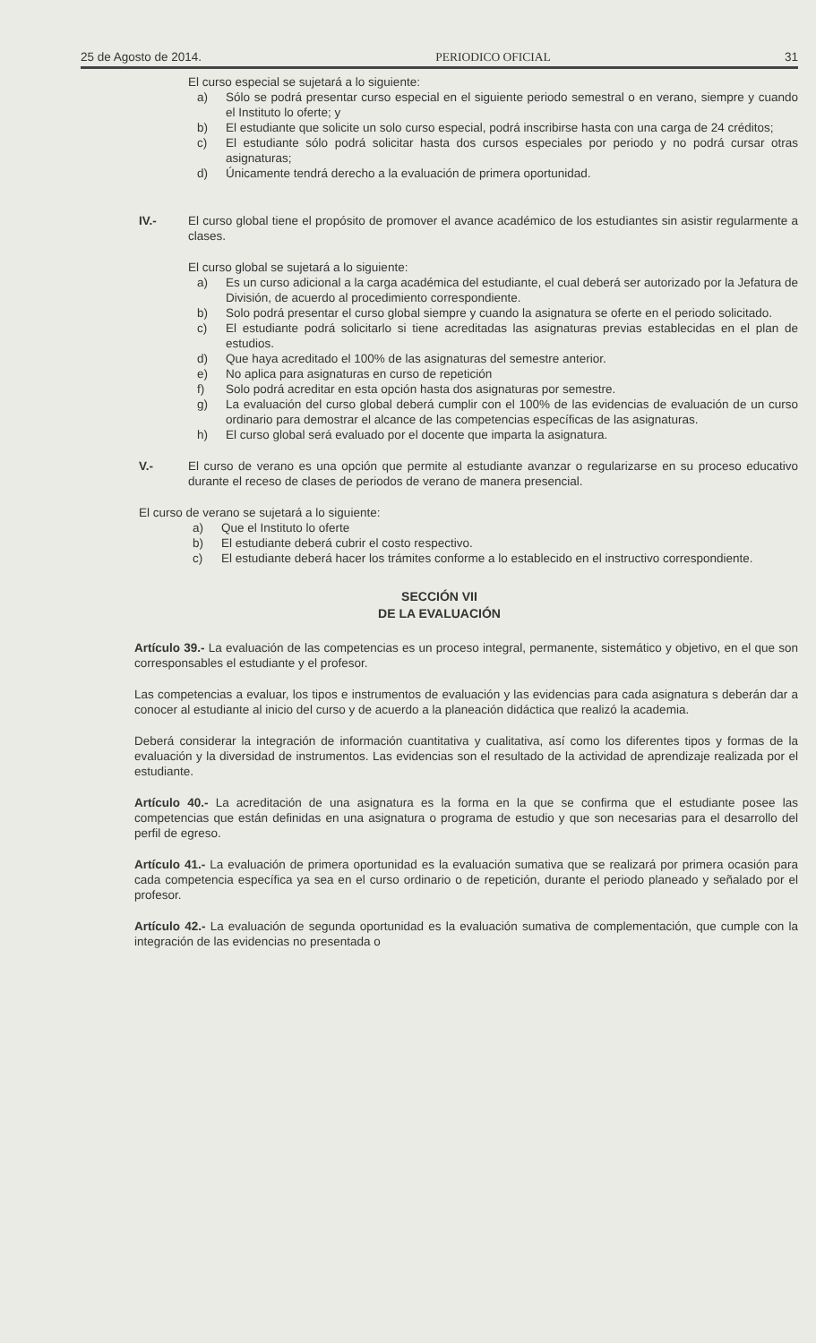25 de Agosto de 2014. PERIODICO OFICIAL 31
El curso especial se sujetará a lo siguiente:
a) Sólo se podrá presentar curso especial en el siguiente periodo semestral o en verano, siempre y cuando el Instituto lo oferte; y
b) El estudiante que solicite un solo curso especial, podrá inscribirse hasta con una carga de 24 créditos;
c) El estudiante sólo podrá solicitar hasta dos cursos especiales por periodo y no podrá cursar otras asignaturas;
d) Únicamente tendrá derecho a la evaluación de primera oportunidad.
IV.- El curso global tiene el propósito de promover el avance académico de los estudiantes sin asistir regularmente a clases.
El curso global se sujetará a lo siguiente:
a) Es un curso adicional a la carga académica del estudiante, el cual deberá ser autorizado por la Jefatura de División, de acuerdo al procedimiento correspondiente.
b) Solo podrá presentar el curso global siempre y cuando la asignatura se oferte en el periodo solicitado.
c) El estudiante podrá solicitarlo si tiene acreditadas las asignaturas previas establecidas en el plan de estudios.
d) Que haya acreditado el 100% de las asignaturas del semestre anterior.
e) No aplica para asignaturas en curso de repetición
f) Solo podrá acreditar en esta opción hasta dos asignaturas por semestre.
g) La evaluación del curso global deberá cumplir con el 100% de las evidencias de evaluación de un curso ordinario para demostrar el alcance de las competencias específicas de las asignaturas.
h) El curso global será evaluado por el docente que imparta la asignatura.
V.- El curso de verano es una opción que permite al estudiante avanzar o regularizarse en su proceso educativo durante el receso de clases de periodos de verano de manera presencial.
El curso de verano se sujetará a lo siguiente:
a) Que el Instituto lo oferte
b) El estudiante deberá cubrir el costo respectivo.
c) El estudiante deberá hacer los trámites conforme a lo establecido en el instructivo correspondiente.
SECCIÓN VII
DE LA EVALUACIÓN
Artículo 39.- La evaluación de las competencias es un proceso integral, permanente, sistemático y objetivo, en el que son corresponsables el estudiante y el profesor.
Las competencias a evaluar, los tipos e instrumentos de evaluación y las evidencias para cada asignatura s deberán dar a conocer al estudiante al inicio del curso y de acuerdo a la planeación didáctica que realizó la academia.
Deberá considerar la integración de información cuantitativa y cualitativa, así como los diferentes tipos y formas de la evaluación y la diversidad de instrumentos. Las evidencias son el resultado de la actividad de aprendizaje realizada por el estudiante.
Artículo 40.- La acreditación de una asignatura es la forma en la que se confirma que el estudiante posee las competencias que están definidas en una asignatura o programa de estudio y que son necesarias para el desarrollo del perfil de egreso.
Artículo 41.- La evaluación de primera oportunidad es la evaluación sumativa que se realizará por primera ocasión para cada competencia específica ya sea en el curso ordinario o de repetición, durante el periodo planeado y señalado por el profesor.
Artículo 42.- La evaluación de segunda oportunidad es la evaluación sumativa de complementación, que cumple con la integración de las evidencias no presentada o